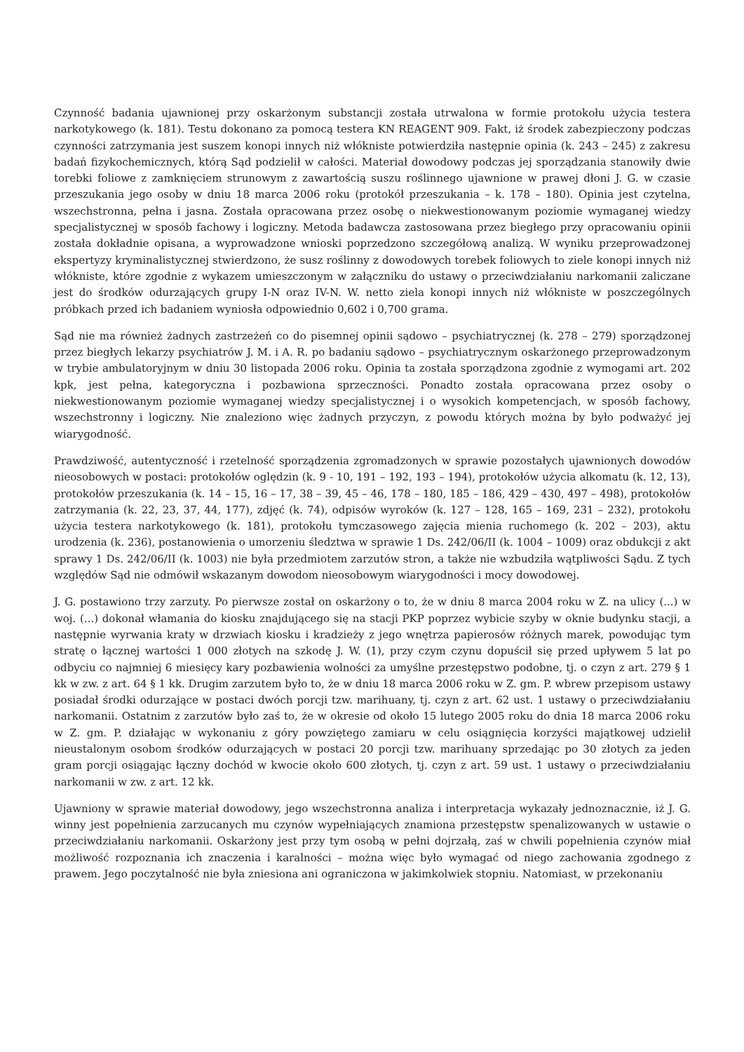Czynność badania ujawnionej przy oskarżonym substancji została utrwalona w formie protokołu użycia testera narkotykowego (k. 181). Testu dokonano za pomocą testera KN REAGENT 909. Fakt, iż środek zabezpieczony podczas czynności zatrzymania jest suszem konopi innych niż włókniste potwierdziła następnie opinia (k. 243 – 245) z zakresu badań fizykochemicznych, którą Sąd podzielił w całości. Materiał dowodowy podczas jej sporządzania stanowiły dwie torebki foliowe z zamknięciem strunowym z zawartością suszu roślinnego ujawnione w prawej dłoni J. G. w czasie przeszukania jego osoby w dniu 18 marca 2006 roku (protokół przeszukania – k. 178 – 180). Opinia jest czytelna, wszechstronna, pełna i jasna. Została opracowana przez osobę o niekwestionowanym poziomie wymaganej wiedzy specjalistycznej w sposób fachowy i logiczny. Metoda badawcza zastosowana przez biegłego przy opracowaniu opinii została dokładnie opisana, a wyprowadzone wnioski poprzedzono szczegółową analizą. W wyniku przeprowadzonej ekspertyzy kryminalistycznej stwierdzono, że susz roślinny z dowodowych torebek foliowych to ziele konopi innych niż włókniste, które zgodnie z wykazem umieszczonym w załączniku do ustawy o przeciwdziałaniu narkomanii zaliczane jest do środków odurzających grupy I-N oraz IV-N. W. netto ziela konopi innych niż włókniste w poszczególnych próbkach przed ich badaniem wyniosła odpowiednio 0,602 i 0,700 grama.
Sąd nie ma również żadnych zastrzeżeń co do pisemnej opinii sądowo – psychiatrycznej (k. 278 – 279) sporządzonej przez biegłych lekarzy psychiatrów J. M. i A. R. po badaniu sądowo – psychiatrycznym oskarżonego przeprowadzonym w trybie ambulatoryjnym w dniu 30 listopada 2006 roku. Opinia ta została sporządzona zgodnie z wymogami art. 202 kpk, jest pełna, kategoryczna i pozbawiona sprzeczności. Ponadto została opracowana przez osoby o niekwestionowanym poziomie wymaganej wiedzy specjalistycznej i o wysokich kompetencjach, w sposób fachowy, wszechstronny i logiczny. Nie znaleziono więc żadnych przyczyn, z powodu których można by było podważyć jej wiarygodność.
Prawdziwość, autentyczność i rzetelność sporządzenia zgromadzonych w sprawie pozostałych ujawnionych dowodów nieosobowych w postaci: protokołów oględzin (k. 9 - 10, 191 – 192, 193 – 194), protokołów użycia alkomatu (k. 12, 13), protokołów przeszukania (k. 14 – 15, 16 – 17, 38 – 39, 45 – 46, 178 – 180, 185 – 186, 429 – 430, 497 – 498), protokołów zatrzymania (k. 22, 23, 37, 44, 177), zdjęć (k. 74), odpisów wyroków (k. 127 – 128, 165 – 169, 231 – 232), protokołu użycia testera narkotykowego (k. 181), protokołu tymczasowego zajęcia mienia ruchomego (k. 202 – 203), aktu urodzenia (k. 236), postanowienia o umorzeniu śledztwa w sprawie 1 Ds. 242/06/II (k. 1004 – 1009) oraz obdukcji z akt sprawy 1 Ds. 242/06/II (k. 1003) nie była przedmiotem zarzutów stron, a także nie wzbudziła wątpliwości Sądu. Z tych względów Sąd nie odmówił wskazanym dowodom nieosobowym wiarygodności i mocy dowodowej.
J. G. postawiono trzy zarzuty. Po pierwsze został on oskarżony o to, że w dniu 8 marca 2004 roku w Z. na ulicy (...) w woj. (...) dokonał włamania do kiosku znajdującego się na stacji PKP poprzez wybicie szyby w oknie budynku stacji, a następnie wyrwania kraty w drzwiach kiosku i kradzieży z jego wnętrza papierosów różnych marek, powodując tym stratę o łącznej wartości 1 000 złotych na szkodę J. W. (1), przy czym czynu dopuścił się przed upływem 5 lat po odbyciu co najmniej 6 miesięcy kary pozbawienia wolności za umyślne przestępstwo podobne, tj. o czyn z art. 279 § 1 kk w zw. z art. 64 § 1 kk. Drugim zarzutem było to, że w dniu 18 marca 2006 roku w Z. gm. P. wbrew przepisom ustawy posiadał środki odurzające w postaci dwóch porcji tzw. marihuany, tj. czyn z art. 62 ust. 1 ustawy o przeciwdziałaniu narkomanii. Ostatnim z zarzutów było zaś to, że w okresie od około 15 lutego 2005 roku do dnia 18 marca 2006 roku w Z. gm. P. działając w wykonaniu z góry powziętego zamiaru w celu osiągnięcia korzyści majątkowej udzielił nieustalonym osobom środków odurzających w postaci 20 porcji tzw. marihuany sprzedając po 30 złotych za jeden gram porcji osiągając łączny dochód w kwocie około 600 złotych, tj. czyn z art. 59 ust. 1 ustawy o przeciwdziałaniu narkomanii w zw. z art. 12 kk.
Ujawniony w sprawie materiał dowodowy, jego wszechstronna analiza i interpretacja wykazały jednoznacznie, iż J. G. winny jest popełnienia zarzucanych mu czynów wypełniających znamiona przestępstw spenalizowanych w ustawie o przeciwdziałaniu narkomanii. Oskarżony jest przy tym osobą w pełni dojrzałą, zaś w chwili popełnienia czynów miał możliwość rozpoznania ich znaczenia i karalności – można więc było wymagać od niego zachowania zgodnego z prawem. Jego poczytalność nie była zniesiona ani ograniczona w jakimkolwiek stopniu. Natomiast, w przekonaniu